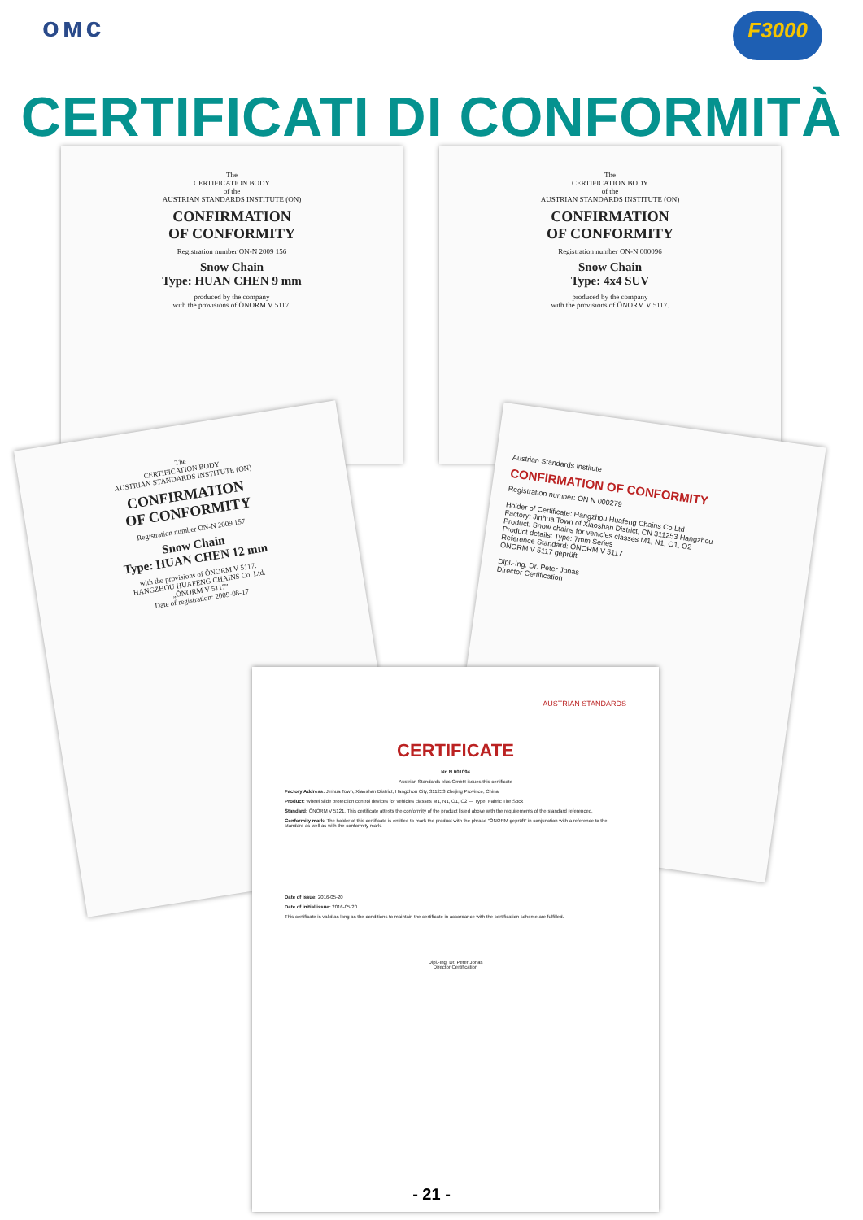oмс
F3000
CERTIFICATI DI CONFORMITÀ
The
CERTIFICATION BODY
of the
AUSTRIAN STANDARDS INSTITUTE (ON)
CONFIRMATION
OF CONFORMITY
Registration number ON-N 2009 156
Snow Chain
Type: HUAN CHEN 9 mm
produced by the company
with the provisions of ÖNORM V 5117.
The
CERTIFICATION BODY
of the
AUSTRIAN STANDARDS INSTITUTE (ON)
CONFIRMATION
OF CONFORMITY
Registration number ON-N 000096
Snow Chain
Type: 4x4 SUV
produced by the company
with the provisions of ÖNORM V 5117.
The
CERTIFICATION BODY
AUSTRIAN STANDARDS INSTITUTE (ON)
CONFIRMATION
OF CONFORMITY
Registration number ON-N 2009 157
Snow Chain
Type: HUAN CHEN 12 mm
with the provisions of ÖNORM V 5117.
HANGZHOU HUAFENG CHAINS Co. Ltd.
„ÖNORM V 5117"
Date of registration: 2009-08-17
Austrian Standards Institute
CONFIRMATION OF CONFORMITY
Registration number: ON N 000279
Holder of Certificate: Hangzhou Huafeng Chains Co Ltd
Factory: Jinhua Town of Xiaoshan District, CN 311253 Hangzhou
Product: Snow chains for vehicles classes M1, N1, O1, O2
Product details: Type: 7mm Series
Reference Standard: ÖNORM V 5117
ÖNORM V 5117 geprüft
Dipl.-Ing. Dr. Peter Jonas
Director Certification
AUSTRIAN STANDARDS
CERTIFICATE
Nr. N 001094
Austrian Standards plus GmbH issues this certificate
Factory Address: Jinhua Town, Xiaoshan District, Hangzhou City, 311253 Zhejing Province, China
Product: Wheel slide protection control devices for vehicles classes M1, N1, O1, O2 — Type: Fabric Tire Sock
Standard: ÖNORM V 5121. This certificate attests the conformity of the product listed above with the requirements of the standard referenced.
Conformity mark: The holder of this certificate is entitled to mark the product with the phrase "ÖNORM geprüft" in conjunction with a reference to the standard as well as with the conformity mark.
Date of issue: 2016-05-20
Date of initial issue: 2016-05-20
This certificate is valid as long as the conditions to maintain the certificate in accordance with the certification scheme are fulfilled.
Dipl.-Ing. Dr. Peter Jonas
Director Certification
- 21 -